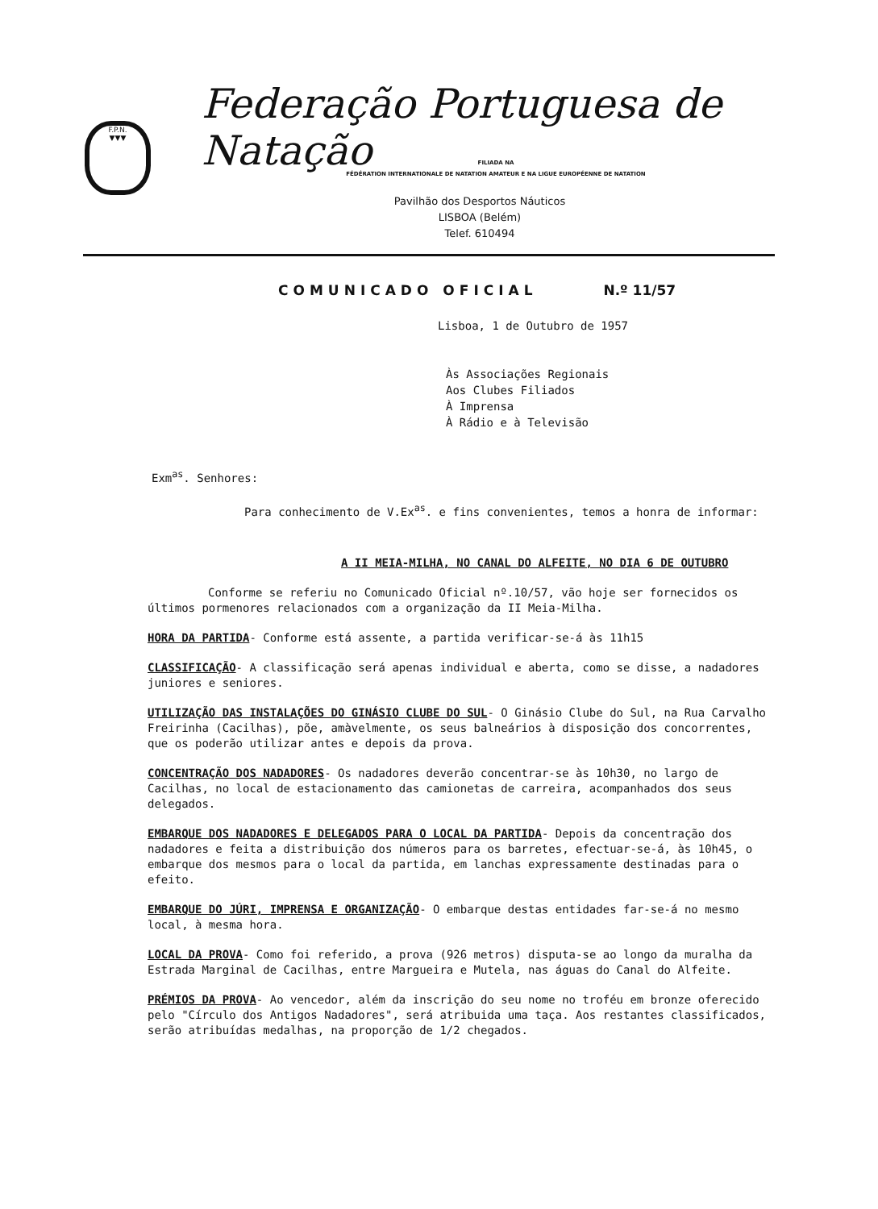F.P.N.
▼▼▼
Federação Portuguesa de Natação
FILIADA NA
FÉDÉRATION INTERNATIONALE DE NATATION AMATEUR E NA LIGUE EUROPÉENNE DE NATATION
Pavilhão dos Desportos Náuticos
LISBOA (Belém)
Telef. 610494
COMUNICADO OFICIAL N.º 11/57
Lisboa, 1 de Outubro de 1957
Às Associações Regionais
Aos Clubes Filiados
À Imprensa
À Rádio e à Televisão
Exm<sup>as</sup>. Senhores:
Para conhecimento de V.Ex<sup>as</sup>. e fins convenientes, temos a honra de informar:
A II MEIA-MILHA, NO CANAL DO ALFEITE, NO DIA 6 DE OUTUBRO
Conforme se referiu no Comunicado Oficial nº.10/57, vão hoje ser fornecidos os últimos pormenores relacionados com a organização da II Meia-Milha.
HORA DA PARTIDA- Conforme está assente, a partida verificar-se-á às 11h15
CLASSIFICAÇÃO- A classificação será apenas individual e aberta, como se disse, a nadadores juniores e seniores.
UTILIZAÇÃO DAS INSTALAÇÕES DO GINÁSIO CLUBE DO SUL- O Ginásio Clube do Sul, na Rua Carvalho Freirinha (Cacilhas), põe, amàvelmente, os seus balneários à disposição dos concorrentes, que os poderão utilizar antes e depois da prova.
CONCENTRAÇÃO DOS NADADORES- Os nadadores deverão concentrar-se às 10h30, no largo de Cacilhas, no local de estacionamento das camionetas de carreira, acompanhados dos seus delegados.
EMBARQUE DOS NADADORES E DELEGADOS PARA O LOCAL DA PARTIDA- Depois da concentração dos nadadores e feita a distribuição dos números para os barretes, efectuar-se-á, às 10h45, o embarque dos mesmos para o local da partida, em lanchas expressamente destinadas para o efeito.
EMBARQUE DO JÚRI, IMPRENSA E ORGANIZAÇÃO- O embarque destas entidades far-se-á no mesmo local, à mesma hora.
LOCAL DA PROVA- Como foi referido, a prova (926 metros) disputa-se ao longo da muralha da Estrada Marginal de Cacilhas, entre Margueira e Mutela, nas águas do Canal do Alfeite.
PRÉMIOS DA PROVA- Ao vencedor, além da inscrição do seu nome no troféu em bronze oferecido pelo "Círculo dos Antigos Nadadores", será atribuida uma taça. Aos restantes classificados, serão atribuídas medalhas, na proporção de 1/2 chegados.